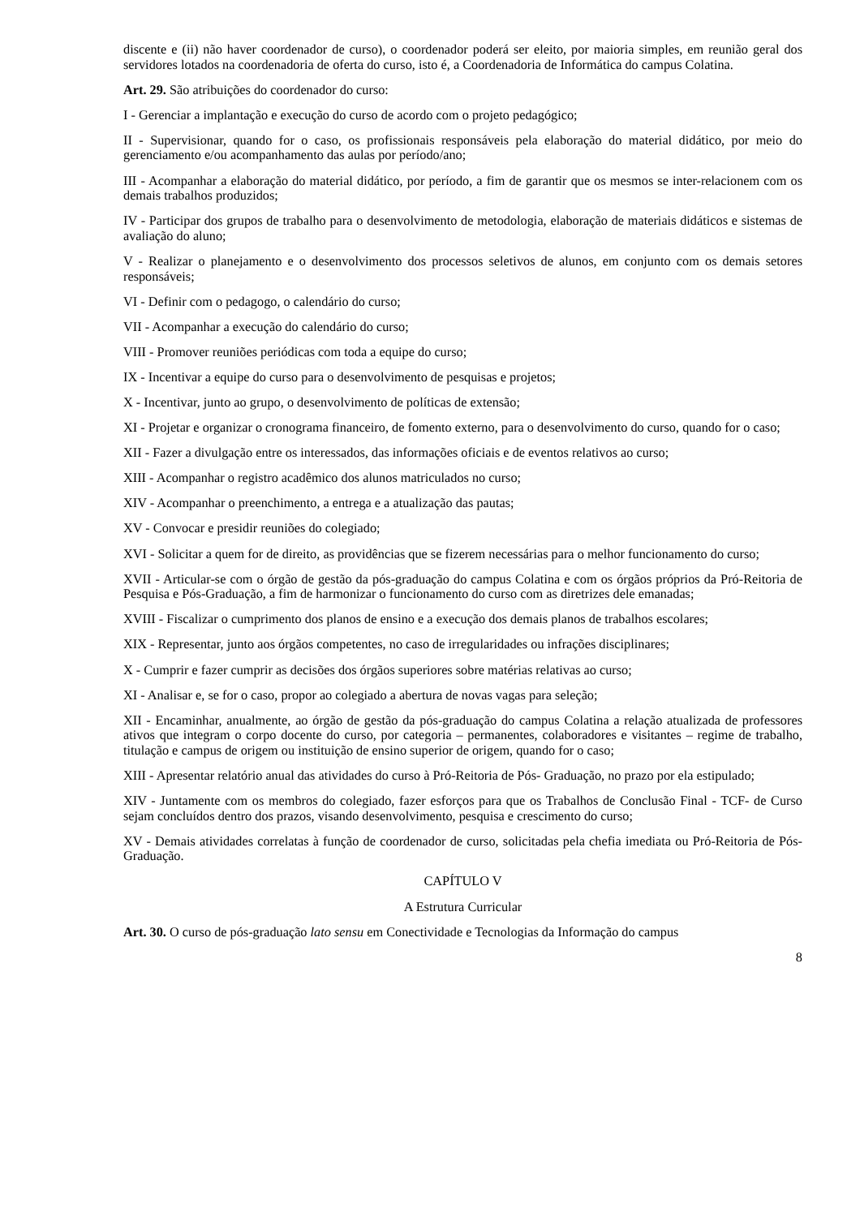discente e (ii) não haver coordenador de curso), o coordenador poderá ser eleito, por maioria simples, em reunião geral dos servidores lotados na coordenadoria de oferta do curso, isto é, a Coordenadoria de Informática do campus Colatina.
Art. 29. São atribuições do coordenador do curso:
I - Gerenciar a implantação e execução do curso de acordo com o projeto pedagógico;
II - Supervisionar, quando for o caso, os profissionais responsáveis pela elaboração do material didático, por meio do gerenciamento e/ou acompanhamento das aulas por período/ano;
III - Acompanhar a elaboração do material didático, por período, a fim de garantir que os mesmos se inter-relacionem com os demais trabalhos produzidos;
IV - Participar dos grupos de trabalho para o desenvolvimento de metodologia, elaboração de materiais didáticos e sistemas de avaliação do aluno;
V - Realizar o planejamento e o desenvolvimento dos processos seletivos de alunos, em conjunto com os demais setores responsáveis;
VI - Definir com o pedagogo, o calendário do curso;
VII - Acompanhar a execução do calendário do curso;
VIII - Promover reuniões periódicas com toda a equipe do curso;
IX - Incentivar a equipe do curso para o desenvolvimento de pesquisas e projetos;
X - Incentivar, junto ao grupo, o desenvolvimento de políticas de extensão;
XI - Projetar e organizar o cronograma financeiro, de fomento externo, para o desenvolvimento do curso, quando for o caso;
XII - Fazer a divulgação entre os interessados, das informações oficiais e de eventos relativos ao curso;
XIII - Acompanhar o registro acadêmico dos alunos matriculados no curso;
XIV - Acompanhar o preenchimento, a entrega e a atualização das pautas;
XV - Convocar e presidir reuniões do colegiado;
XVI - Solicitar a quem for de direito, as providências que se fizerem necessárias para o melhor funcionamento do curso;
XVII - Articular-se com o órgão de gestão da pós-graduação do campus Colatina e com os órgãos próprios da Pró-Reitoria de Pesquisa e Pós-Graduação, a fim de harmonizar o funcionamento do curso com as diretrizes dele emanadas;
XVIII - Fiscalizar o cumprimento dos planos de ensino e a execução dos demais planos de trabalhos escolares;
XIX - Representar, junto aos órgãos competentes, no caso de irregularidades ou infrações disciplinares;
X - Cumprir e fazer cumprir as decisões dos órgãos superiores sobre matérias relativas ao curso;
XI - Analisar e, se for o caso, propor ao colegiado a abertura de novas vagas para seleção;
XII - Encaminhar, anualmente, ao órgão de gestão da pós-graduação do campus Colatina a relação atualizada de professores ativos que integram o corpo docente do curso, por categoria – permanentes, colaboradores e visitantes – regime de trabalho, titulação e campus de origem ou instituição de ensino superior de origem, quando for o caso;
XIII - Apresentar relatório anual das atividades do curso à Pró-Reitoria de Pós- Graduação, no prazo por ela estipulado;
XIV - Juntamente com os membros do colegiado, fazer esforços para que os Trabalhos de Conclusão Final - TCF- de Curso sejam concluídos dentro dos prazos, visando desenvolvimento, pesquisa e crescimento do curso;
XV - Demais atividades correlatas à função de coordenador de curso, solicitadas pela chefia imediata ou Pró-Reitoria de Pós-Graduação.
CAPÍTULO V
A Estrutura Curricular
Art. 30. O curso de pós-graduação lato sensu em Conectividade e Tecnologias da Informação do campus
8